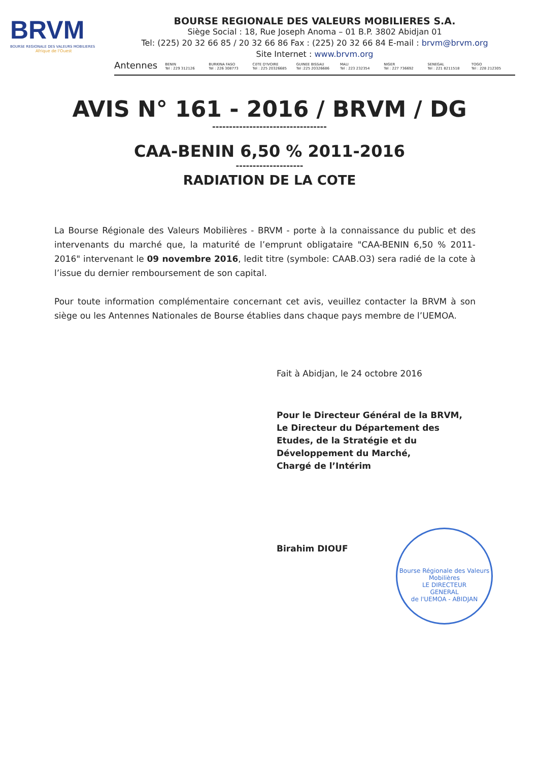BRVM
BOURSE REGIONALE DES VALEURS MOBILIERES
Afrique de l'Ouest
BOURSE REGIONALE DES VALEURS MOBILIERES S.A.
Siège Social : 18, Rue Joseph Anoma – 01 B.P. 3802 Abidjan 01
Tel: (225) 20 32 66 85 / 20 32 66 86 Fax : (225) 20 32 66 84 E-mail : brvm@brvm.org
Site Internet : www.brvm.org
Antennes
BENIN
Tel : 229 312126
BURKINA FASO
Tel : 226 308773
CôTE D'IVOIRE
Tel : 225 20326685
GUINEE BISSAU
Tel :225 20326686
MALI
Tel : 223 232354
NIGER
Tel : 227 736692
SENEGAL
Tel : 221 8211518
TOGO
Tel : 228 212305
AVIS N° 161 - 2016 / BRVM / DG
----------------------------------
CAA-BENIN 6,50 % 2011-2016
--------------------
RADIATION DE LA COTE
La Bourse Régionale des Valeurs Mobilières - BRVM - porte à la connaissance du public et des intervenants du marché que, la maturité de l’emprunt obligataire "CAA-BENIN 6,50 % 2011-2016" intervenant le 09 novembre 2016, ledit titre (symbole: CAAB.O3) sera radié de la cote à l’issue du dernier remboursement de son capital.
Pour toute information complémentaire concernant cet avis, veuillez contacter la BRVM à son siège ou les Antennes Nationales de Bourse établies dans chaque pays membre de l’UEMOA.
Fait à Abidjan, le 24 octobre 2016
Pour le Directeur Général de la BRVM,
Le Directeur du Département des
Etudes, de la Stratégie et du
Développement du Marché,
Chargé de l’Intérim
Birahim DIOUF
Bourse Régionale des Valeurs Mobilières
LE DIRECTEUR
GENERAL
de l'UEMOA - ABIDJAN